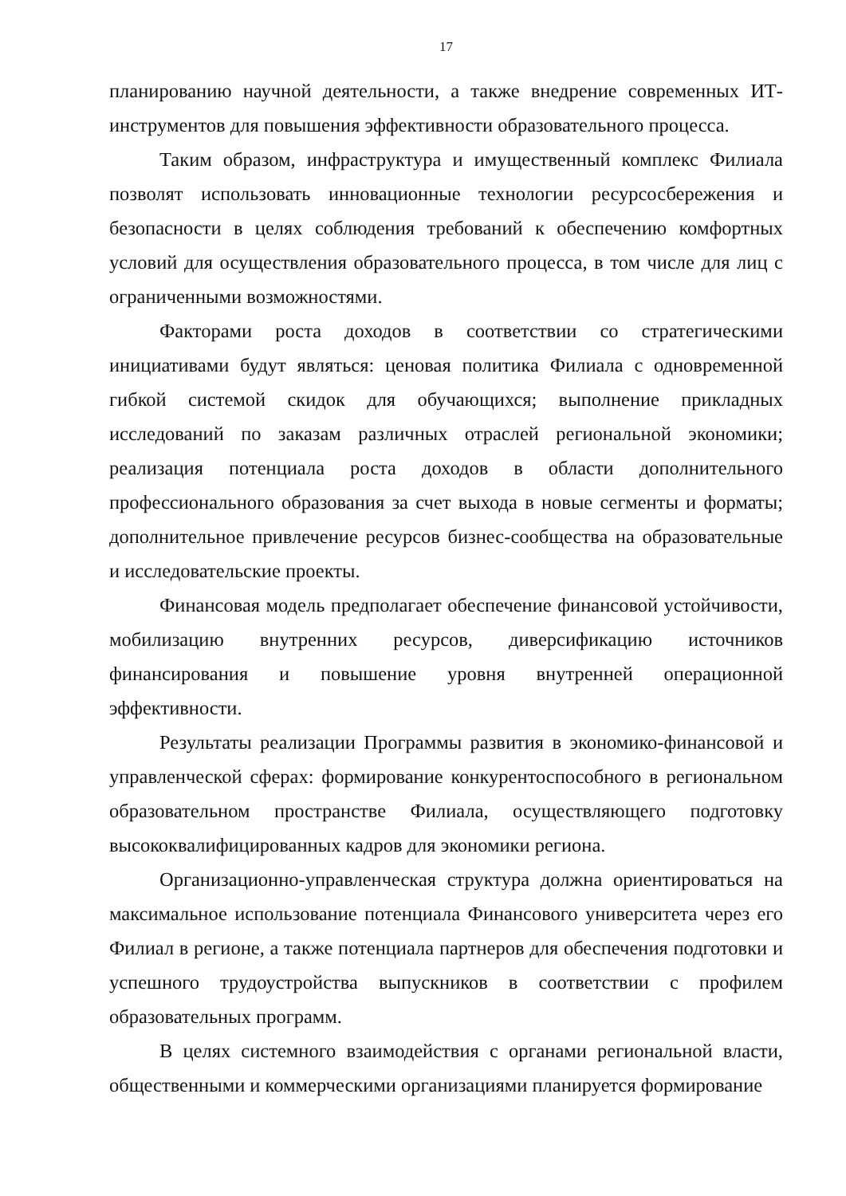17
планированию научной деятельности, а также внедрение современных ИТ-инструментов для повышения эффективности образовательного процесса.
Таким образом, инфраструктура и имущественный комплекс Филиала позволят использовать инновационные технологии ресурсосбережения и безопасности в целях соблюдения требований к обеспечению комфортных условий для осуществления образовательного процесса, в том числе для лиц с ограниченными возможностями.
Факторами роста доходов в соответствии со стратегическими инициативами будут являться: ценовая политика Филиала с одновременной гибкой системой скидок для обучающихся; выполнение прикладных исследований по заказам различных отраслей региональной экономики; реализация потенциала роста доходов в области дополнительного профессионального образования за счет выхода в новые сегменты и форматы; дополнительное привлечение ресурсов бизнес-сообщества на образовательные и исследовательские проекты.
Финансовая модель предполагает обеспечение финансовой устойчивости, мобилизацию внутренних ресурсов, диверсификацию источников финансирования и повышение уровня внутренней операционной эффективности.
Результаты реализации Программы развития в экономико-финансовой и управленческой сферах: формирование конкурентоспособного в региональном образовательном пространстве Филиала, осуществляющего подготовку высококвалифицированных кадров для экономики региона.
Организационно-управленческая структура должна ориентироваться на максимальное использование потенциала Финансового университета через его Филиал в регионе, а также потенциала партнеров для обеспечения подготовки и успешного трудоустройства выпускников в соответствии с профилем образовательных программ.
В целях системного взаимодействия с органами региональной власти, общественными и коммерческими организациями планируется формирование